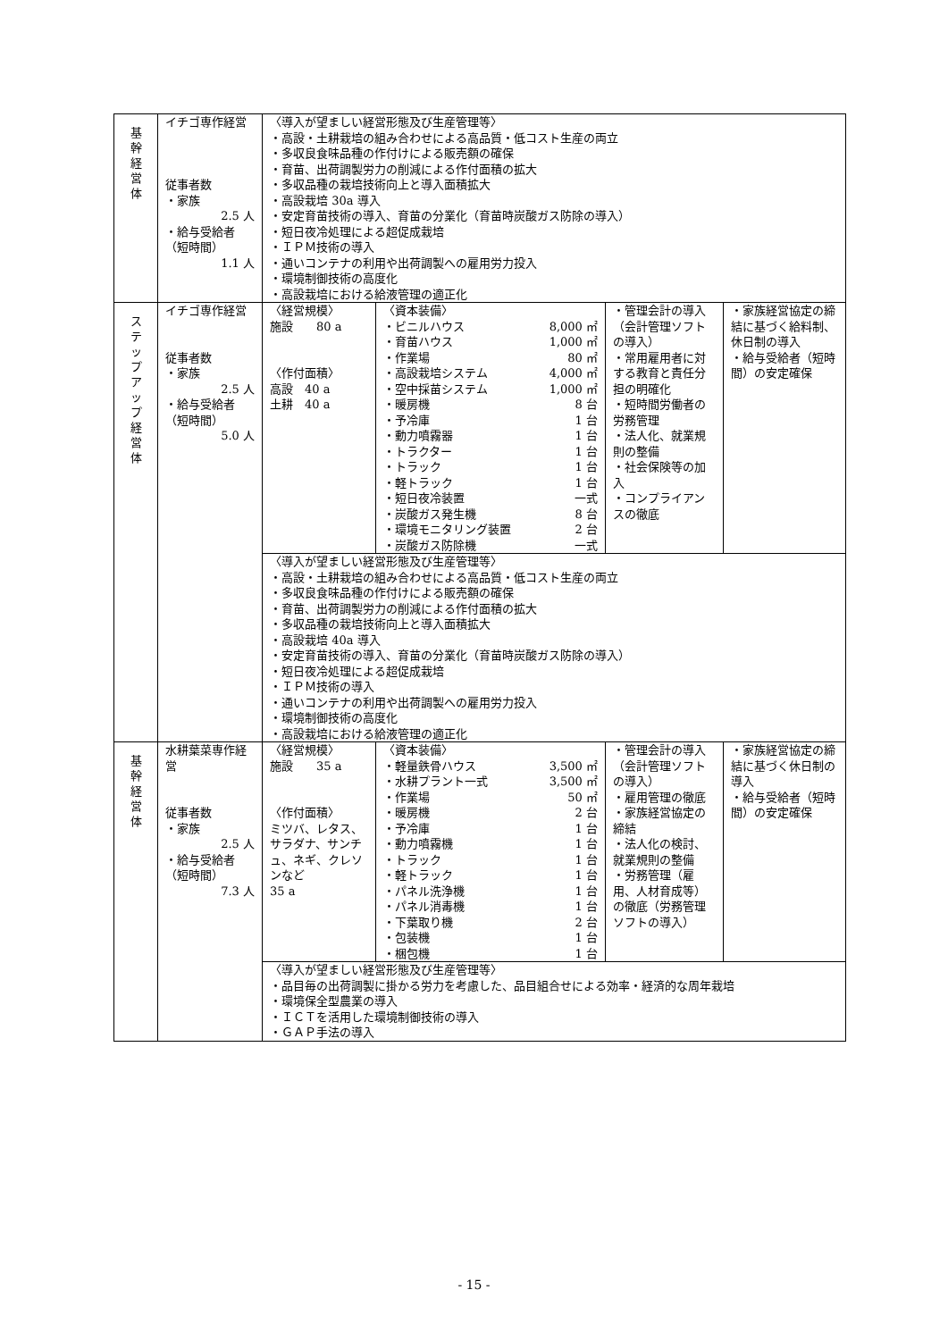| 基 幹 経 営 体 | イチゴ専作経営 従事者数 ・家族 2.5 人 ・給与受給者 （短時間） 1.1 人 | 〈導入が望ましい経営形態及び生産管理等〉 ・高設・土耕栽培の組み合わせによる高品質・低コスト生産の両立 ・多収良食味品種の作付けによる販売額の確保 ・育苗、出荷調製労力の削減による作付面積の拡大 ・多収品種の栽培技術向上と導入面積拡大 ・高設栽培 30a 導入 ・安定育苗技術の導入、育苗の分業化（育苗時炭酸ガス防除の導入） ・短日夜冷処理による超促成栽培 ・ＩＰＭ技術の導入 ・通いコンテナの利用や出荷調製への雇用労力投入 ・環境制御技術の高度化 ・高設栽培における給液管理の適正化 | | | |
| ス テ ッ プ ア ッ プ 経 営 体 | イチゴ専作経営 従事者数 ・家族 2.5 人 ・給与受給者 （短時間） 5.0 人 | 〈経営規模〉 施設 80 a 〈作付面積〉 高設 40 a 土耕 40 a | 〈資本装備〉 / ・ビニルハウス / 8,000 ㎡ / / ・育苗ハウス / 1,000 ㎡ / / ・作業場 / 80 ㎡ / / ・高設栽培システム / 4,000 ㎡ / / ・空中採苗システム / 1,000 ㎡ / / ・暖房機 / 8 台 / / ・予冷庫 / 1 台 / / ・動力噴霧器 / 1 台 / / ・トラクター / 1 台 / / ・トラック / 1 台 / / ・軽トラック / 1 台 / / ・短日夜冷装置 / 一式 / / ・炭酸ガス発生機 / 8 台 / / ・環境モニタリング装置 / 2 台 / / ・炭酸ガス防除機 / 一式 / | ・管理会計の導入（会計管理ソフトの導入） ・常用雇用者に対する教育と責任分担の明確化 ・短時間労働者の労務管理 ・法人化、就業規則の整備 ・社会保険等の加入 ・コンプライアンスの徹底 | ・家族経営協定の締結に基づく給料制、休日制の導入 ・給与受給者（短時間）の安定確保 |
| | | 〈導入が望ましい経営形態及び生産管理等〉 ・高設・土耕栽培の組み合わせによる高品質・低コスト生産の両立 ・多収良食味品種の作付けによる販売額の確保 ・育苗、出荷調製労力の削減による作付面積の拡大 ・多収品種の栽培技術向上と導入面積拡大 ・高設栽培 40a 導入 ・安定育苗技術の導入、育苗の分業化（育苗時炭酸ガス防除の導入） ・短日夜冷処理による超促成栽培 ・ＩＰＭ技術の導入 ・通いコンテナの利用や出荷調製への雇用労力投入 ・環境制御技術の高度化 ・高設栽培における給液管理の適正化 | | | |
| 基 幹 経 営 体 | 水耕葉菜専作経営 従事者数 ・家族 2.5 人 ・給与受給者 （短時間） 7.3 人 | 〈経営規模〉 施設 35 a 〈作付面積〉 ミツバ、レタス、サラダナ、サンチュ、ネギ、クレソンなど 35 a | 〈資本装備〉 / ・軽量鉄骨ハウス / 3,500 ㎡ / / ・水耕プラント一式 / 3,500 ㎡ / / ・作業場 / 50 ㎡ / / ・暖房機 / 2 台 / / ・予冷庫 / 1 台 / / ・動力噴霧機 / 1 台 / / ・トラック / 1 台 / / ・軽トラック / 1 台 / / ・パネル洗浄機 / 1 台 / / ・パネル消毒機 / 1 台 / / ・下葉取り機 / 2 台 / / ・包装機 / 1 台 / / ・梱包機 / 1 台 / | ・管理会計の導入（会計管理ソフトの導入） ・雇用管理の徹底 ・家族経営協定の締結 ・法人化の検討、就業規則の整備 ・労務管理（雇用、人材育成等）の徹底（労務管理ソフトの導入） | ・家族経営協定の締結に基づく休日制の導入 ・給与受給者（短時間）の安定確保 |
| | | 〈導入が望ましい経営形態及び生産管理等〉 ・品目毎の出荷調製に掛かる労力を考慮した、品目組合せによる効率・経済的な周年栽培 ・環境保全型農業の導入 ・ＩＣＴを活用した環境制御技術の導入 ・ＧＡＰ手法の導入 | | | |
- 15 -